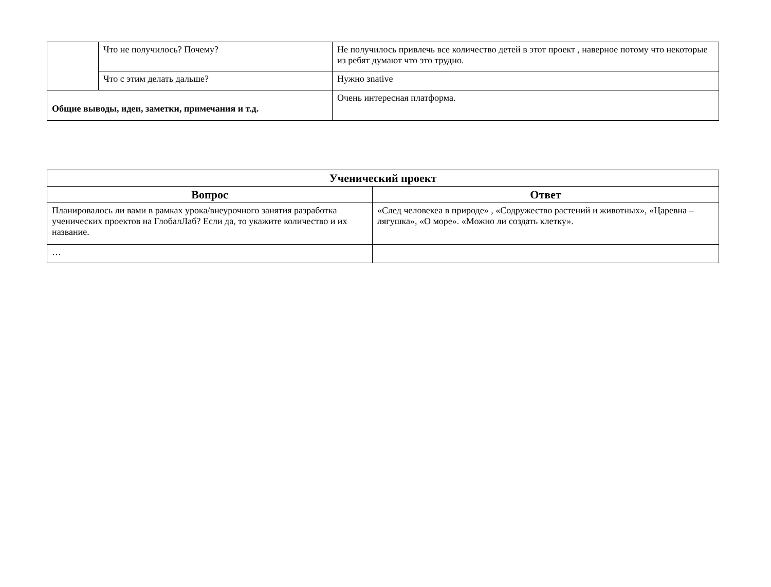| | Что не получилось? Почему? | Не получилось привлечь все количество детей в этот проект , наверное потому что некоторые из ребят думают что это трудно. |
| | Что с этим делать дальше? | Нужно зnative |
| Общие выводы, идеи, заметки, примечания и т.д. | | Очень интересная платформа. |
| Ученический проект | |
| --- | --- |
| Вопрос | Ответ |
| Планировалось ли вами в рамках урока/внеурочного занятия разработка ученических проектов на ГлобалЛаб? Если да, то укажите количество и их название. | «След человекеа в природе» , «Содружество растений и животных», «Царевна – лягушка», «О море». «Можно ли создать клетку». |
| … | |